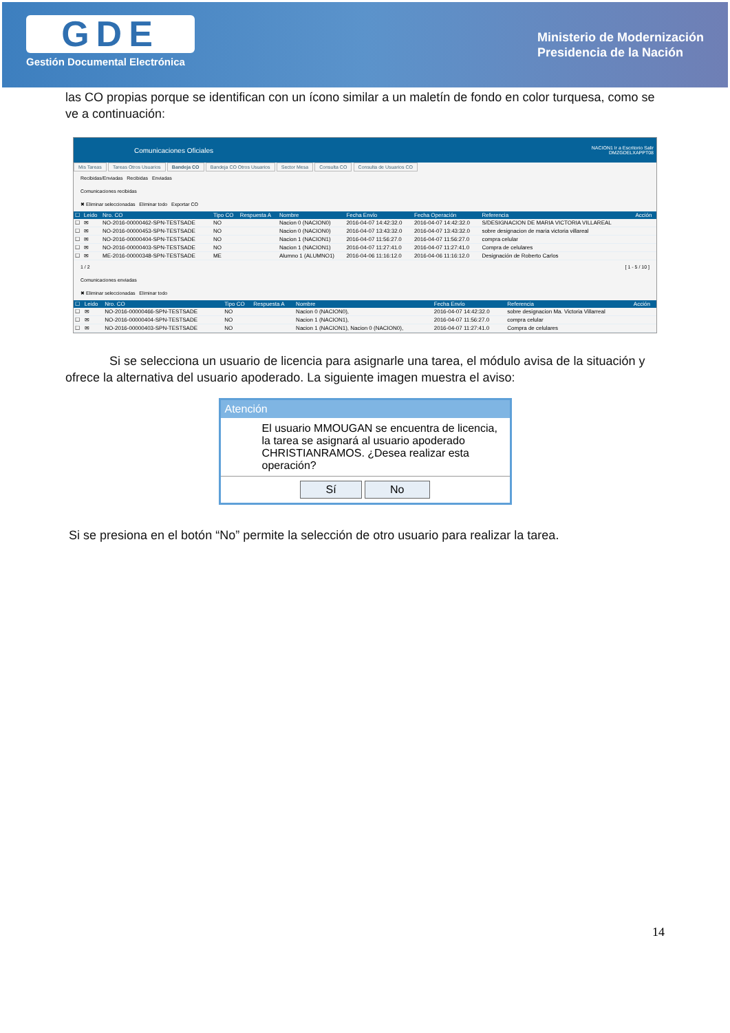GDE
Gestión Documental Electrónica
Ministerio de Modernización
Presidencia de la Nación
las CO propias porque se identifican con un ícono similar a un maletín de fondo en color turquesa, como se ve a continuación:
Comunicaciones Oficiales NACION1 Ir a Escritorio Salir
DMZGDELXAPPT08
Mis Tareas Tareas Otros Usuarios Bandeja CO Bandeja CO Otros Usuarios Sector Mesa Consulta CO Consulta de Usuarios CO
Recibidas/Enviadas Recibidas Enviadas
Comunicaciones recibidas
✖ Eliminar seleccionadas Eliminar todo Exportar CO
| ☐ | Leido | Nro. CO | Tipo CO | Respuesta A | Nombre | Fecha Envío | Fecha Operación | Referencia | Acción |
| --- | --- | --- | --- | --- | --- | --- | --- | --- | --- |
| ☐ | ✉ | NO-2016-00000462-SPN-TESTSADE | NO | | Nacion 0 (NACION0) | 2016-04-07 14:42:32.0 | 2016-04-07 14:42:32.0 | S/DESIGNACION DE MARIA VICTORIA VILLAREAL | |
| ☐ | ✉ | NO-2016-00000453-SPN-TESTSADE | NO | | Nacion 0 (NACION0) | 2016-04-07 13:43:32.0 | 2016-04-07 13:43:32.0 | sobre designacion de maria victoria villareal | |
| ☐ | ✉ | NO-2016-00000404-SPN-TESTSADE | NO | | Nacion 1 (NACION1) | 2016-04-07 11:56:27.0 | 2016-04-07 11:56:27.0 | compra celular | |
| ☐ | ✉ | NO-2016-00000403-SPN-TESTSADE | NO | | Nacion 1 (NACION1) | 2016-04-07 11:27:41.0 | 2016-04-07 11:27:41.0 | Compra de celulares | |
| ☐ | ✉ | ME-2016-00000348-SPN-TESTSADE | ME | | Alumno 1 (ALUMNO1) | 2016-04-06 11:16:12.0 | 2016-04-06 11:16:12.0 | Designación de Roberto Carlos | |
1 / 2 [ 1 - 5 / 10 ]
Comunicaciones enviadas
✖ Eliminar seleccionadas Eliminar todo
| ☐ | Leido | Nro. CO | Tipo CO | Respuesta A | Nombre | Fecha Envío | Referencia | Acción |
| --- | --- | --- | --- | --- | --- | --- | --- | --- |
| ☐ | ✉ | NO-2016-00000466-SPN-TESTSADE | NO | | Nacion 0 (NACION0), | 2016-04-07 14:42:32.0 | sobre designacion Ma. Victoria Villarreal | |
| ☐ | ✉ | NO-2016-00000404-SPN-TESTSADE | NO | | Nacion 1 (NACION1), | 2016-04-07 11:56:27.0 | compra celular | |
| ☐ | ✉ | NO-2016-00000403-SPN-TESTSADE | NO | | Nacion 1 (NACION1), Nacion 0 (NACION0), | 2016-04-07 11:27:41.0 | Compra de celulares | |
Si se selecciona un usuario de licencia para asignarle una tarea, el módulo avisa de la situación y ofrece la alternativa del usuario apoderado. La siguiente imagen muestra el aviso:
Atención
El usuario MMOUGAN se encuentra de licencia, la tarea se asignará al usuario apoderado CHRISTIANRAMOS. ¿Desea realizar esta operación?
Sí No
Si se presiona en el botón “No” permite la selección de otro usuario para realizar la tarea.
14